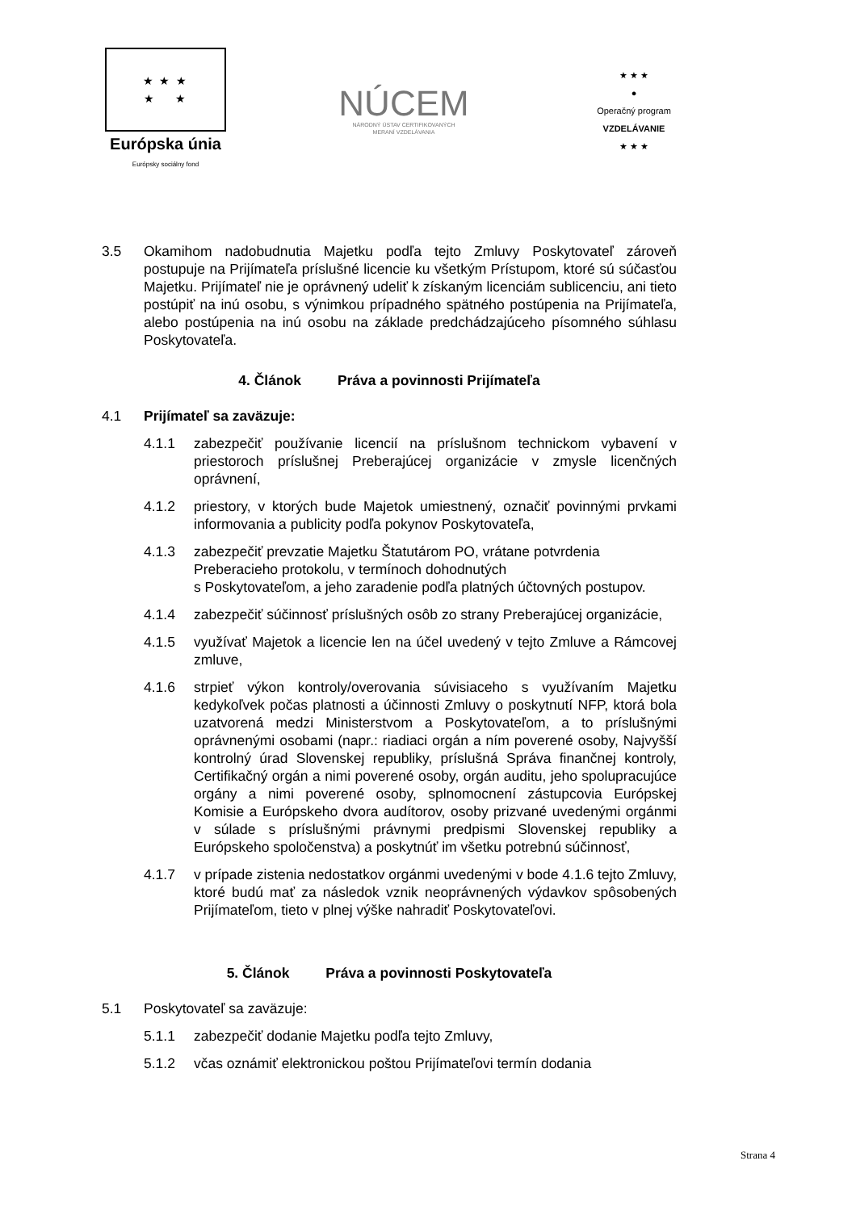★ ★ ★
★ ★
Európska únia
Európsky sociálny fond
NÚCEM
NÁRODNÝ ÚSTAV CERTIFIKOVANÝCH
MERANÍ VZDELÁVANIA
★ ★ ★
●
Operačný program
VZDELÁVANIE
★ ★ ★
3.5 Okamihom nadobudnutia Majetku podľa tejto Zmluvy Poskytovateľ zároveň postupuje na Prijímateľa príslušné licencie ku všetkým Prístupom, ktoré sú súčasťou Majetku. Prijímateľ nie je oprávnený udeliť k získaným licenciám sublicenciu, ani tieto postúpiť na inú osobu, s výnimkou prípadného spätného postúpenia na Prijímateľa, alebo postúpenia na inú osobu na základe predchádzajúceho písomného súhlasu Poskytovateľa.
4. Článok Práva a povinnosti Prijímateľa
4.1 Prijímateľ sa zaväzuje:
4.1.1 zabezpečiť používanie licencií na príslušnom technickom vybavení v priestoroch príslušnej Preberajúcej organizácie v zmysle licenčných oprávnení,
4.1.2 priestory, v ktorých bude Majetok umiestnený, označiť povinnými prvkami informovania a publicity podľa pokynov Poskytovateľa,
4.1.3 zabezpečiť prevzatie Majetku Štatutárom PO, vrátane potvrdenia Preberacieho protokolu, v termínoch dohodnutých
s Poskytovateľom, a jeho zaradenie podľa platných účtovných postupov.
4.1.4 zabezpečiť súčinnosť príslušných osôb zo strany Preberajúcej organizácie,
4.1.5 využívať Majetok a licencie len na účel uvedený v tejto Zmluve a Rámcovej zmluve,
4.1.6 strpieť výkon kontroly/overovania súvisiaceho s využívaním Majetku kedykoľvek počas platnosti a účinnosti Zmluvy o poskytnutí NFP, ktorá bola uzatvorená medzi Ministerstvom a Poskytovateľom, a to príslušnými oprávnenými osobami (napr.: riadiaci orgán a ním poverené osoby, Najvyšší kontrolný úrad Slovenskej republiky, príslušná Správa finančnej kontroly, Certifikačný orgán a nimi poverené osoby, orgán auditu, jeho spolupracujúce orgány a nimi poverené osoby, splnomocnení zástupcovia Európskej Komisie a Európskeho dvora audítorov, osoby prizvané uvedenými orgánmi v súlade s príslušnými právnymi predpismi Slovenskej republiky a Európskeho spoločenstva) a poskytnúť im všetku potrebnú súčinnosť,
4.1.7 v prípade zistenia nedostatkov orgánmi uvedenými v bode 4.1.6 tejto Zmluvy, ktoré budú mať za následok vznik neoprávnených výdavkov spôsobených Prijímateľom, tieto v plnej výške nahradiť Poskytovateľovi.
5. Článok Práva a povinnosti Poskytovateľa
5.1 Poskytovateľ sa zaväzuje:
5.1.1 zabezpečiť dodanie Majetku podľa tejto Zmluvy,
5.1.2 včas oznámiť elektronickou poštou Prijímateľovi termín dodania
Strana 4